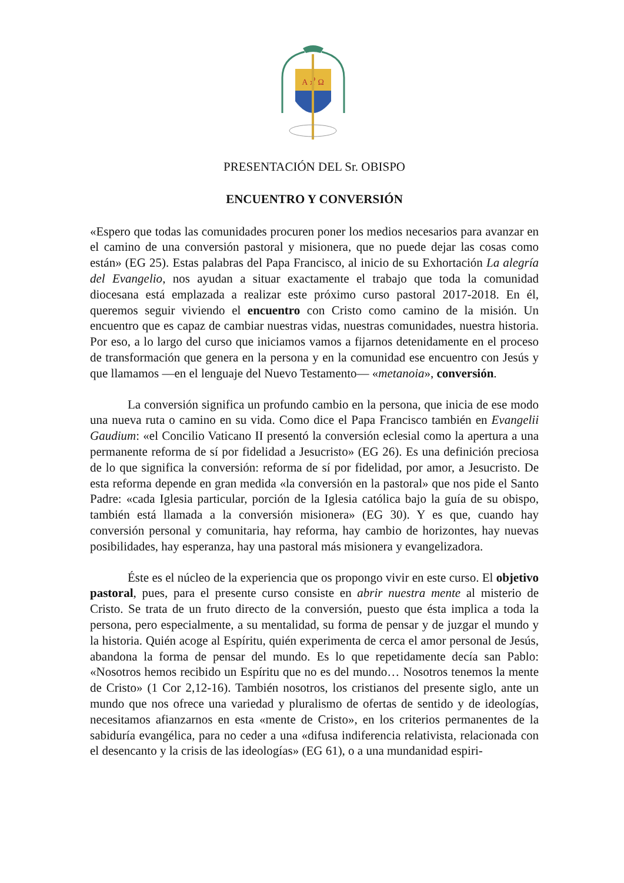A ☧ Ω
PRESENTACIÓN DEL Sr. OBISPO
ENCUENTRO Y CONVERSIÓN
«Espero que todas las comunidades procuren poner los medios necesarios para avanzar en el camino de una conversión pastoral y misionera, que no puede dejar las cosas como están» (EG 25). Estas palabras del Papa Francisco, al inicio de su Exhortación La alegría del Evangelio, nos ayudan a situar exactamente el trabajo que toda la comunidad diocesana está emplazada a realizar este próximo curso pastoral 2017-2018. En él, queremos seguir viviendo el encuentro con Cristo como camino de la misión. Un encuentro que es capaz de cambiar nuestras vidas, nuestras comunidades, nuestra historia. Por eso, a lo largo del curso que iniciamos vamos a fijarnos detenidamente en el proceso de transformación que genera en la persona y en la comunidad ese encuentro con Jesús y que llamamos —en el lenguaje del Nuevo Testamento— «metanoia», conversión.
La conversión significa un profundo cambio en la persona, que inicia de ese modo una nueva ruta o camino en su vida. Como dice el Papa Francisco también en Evangelii Gaudium: «el Concilio Vaticano II presentó la conversión eclesial como la apertura a una permanente reforma de sí por fidelidad a Jesucristo» (EG 26). Es una definición preciosa de lo que significa la conversión: reforma de sí por fidelidad, por amor, a Jesucristo. De esta reforma depende en gran medida «la conversión en la pastoral» que nos pide el Santo Padre: «cada Iglesia particular, porción de la Iglesia católica bajo la guía de su obispo, también está llamada a la conversión misionera» (EG 30). Y es que, cuando hay conversión personal y comunitaria, hay reforma, hay cambio de horizontes, hay nuevas posibilidades, hay esperanza, hay una pastoral más misionera y evangelizadora.
Éste es el núcleo de la experiencia que os propongo vivir en este curso. El objetivo pastoral, pues, para el presente curso consiste en abrir nuestra mente al misterio de Cristo. Se trata de un fruto directo de la conversión, puesto que ésta implica a toda la persona, pero especialmente, a su mentalidad, su forma de pensar y de juzgar el mundo y la historia. Quién acoge al Espíritu, quién experimenta de cerca el amor personal de Jesús, abandona la forma de pensar del mundo. Es lo que repetidamente decía san Pablo: «Nosotros hemos recibido un Espíritu que no es del mundo… Nosotros tenemos la mente de Cristo» (1 Cor 2,12-16). También nosotros, los cristianos del presente siglo, ante un mundo que nos ofrece una variedad y pluralismo de ofertas de sentido y de ideologías, necesitamos afianzarnos en esta «mente de Cristo», en los criterios permanentes de la sabiduría evangélica, para no ceder a una «difusa indiferencia relativista, relacionada con el desencanto y la crisis de las ideologías» (EG 61), o a una mundanidad espiri-